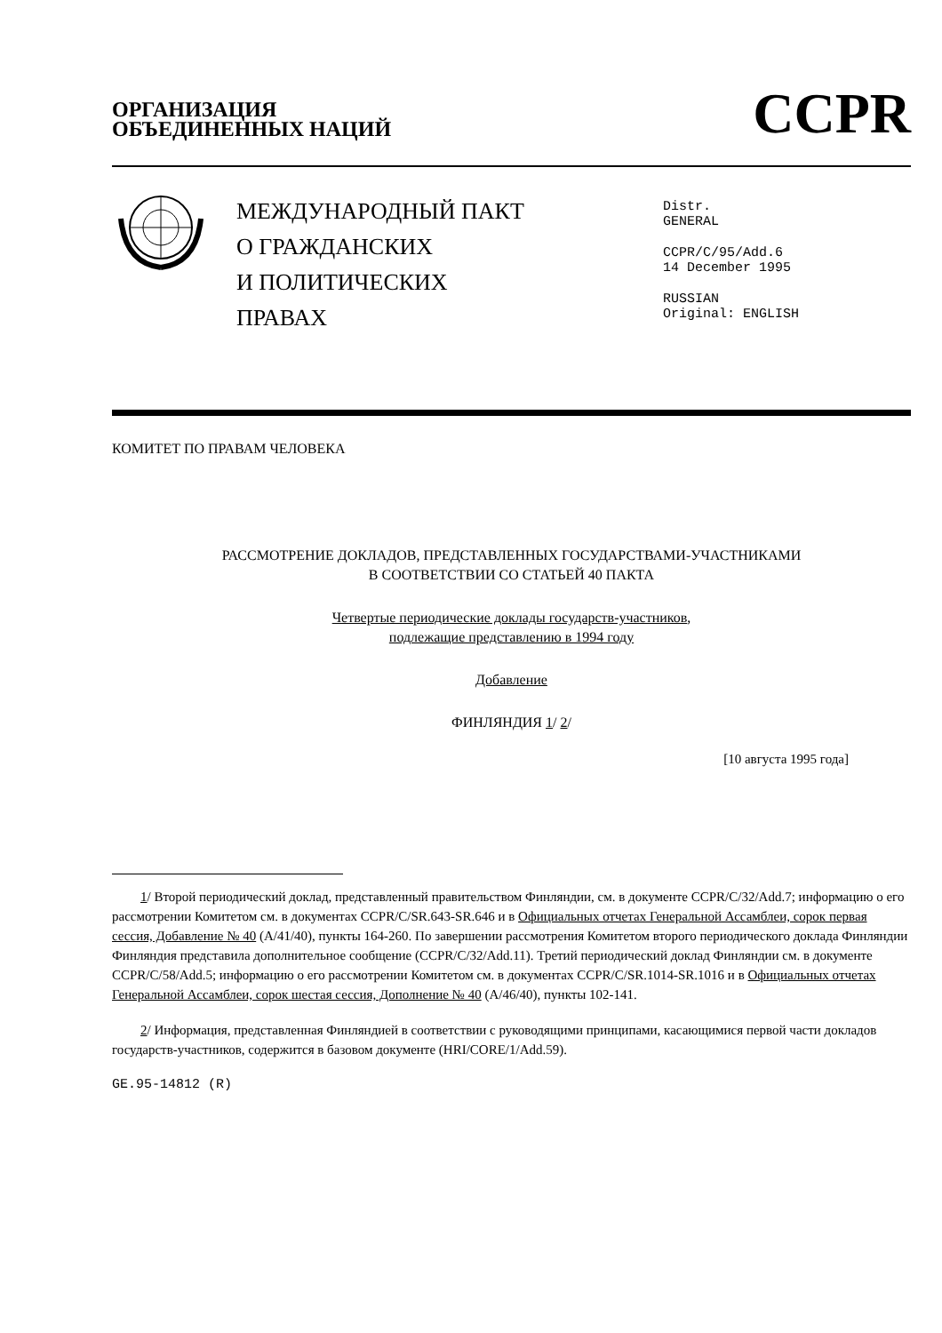ОРГАНИЗАЦИЯ
ОБЪЕДИНЕННЫХ НАЦИЙ
CCPR
МЕЖДУНАРОДНЫЙ ПАКТ
О ГРАЖДАНСКИХ
И ПОЛИТИЧЕСКИХ
ПРАВАХ
Distr.
GENERAL
CCPR/C/95/Add.6
14 December 1995
RUSSIAN
Original: ENGLISH
КОМИТЕТ ПО ПРАВАМ ЧЕЛОВЕКА
РАССМОТРЕНИЕ ДОКЛАДОВ, ПРЕДСТАВЛЕННЫХ ГОСУДАРСТВАМИ-УЧАСТНИКАМИ
В СООТВЕТСТВИИ СО СТАТЬЕЙ 40 ПАКТА
Четвертые периодические доклады государств-участников,
подлежащие представлению в 1994 году
Добавление
ФИНЛЯНДИЯ 1/ 2/
[10 августа 1995 года]
1/ Второй периодический доклад, представленный правительством Финляндии, см. в документе CCPR/C/32/Add.7; информацию о его рассмотрении Комитетом см. в документах CCPR/C/SR.643-SR.646 и в Официальных отчетах Генеральной Ассамблеи, сорок первая сессия, Добавление № 40 (A/41/40), пункты 164-260. По завершении рассмотрения Комитетом второго периодического доклада Финляндии Финляндия представила дополнительное сообщение (CCPR/C/32/Add.11). Третий периодический доклад Финляндии см. в документе CCPR/C/58/Add.5; информацию о его рассмотрении Комитетом см. в документах CCPR/C/SR.1014-SR.1016 и в Официальных отчетах Генеральной Ассамблеи, сорок шестая сессия, Дополнение № 40 (A/46/40), пункты 102-141.
2/ Информация, представленная Финляндией в соответствии с руководящими принципами, касающимися первой части докладов государств-участников, содержится в базовом документе (HRI/CORE/1/Add.59).
GE.95-14812 (R)